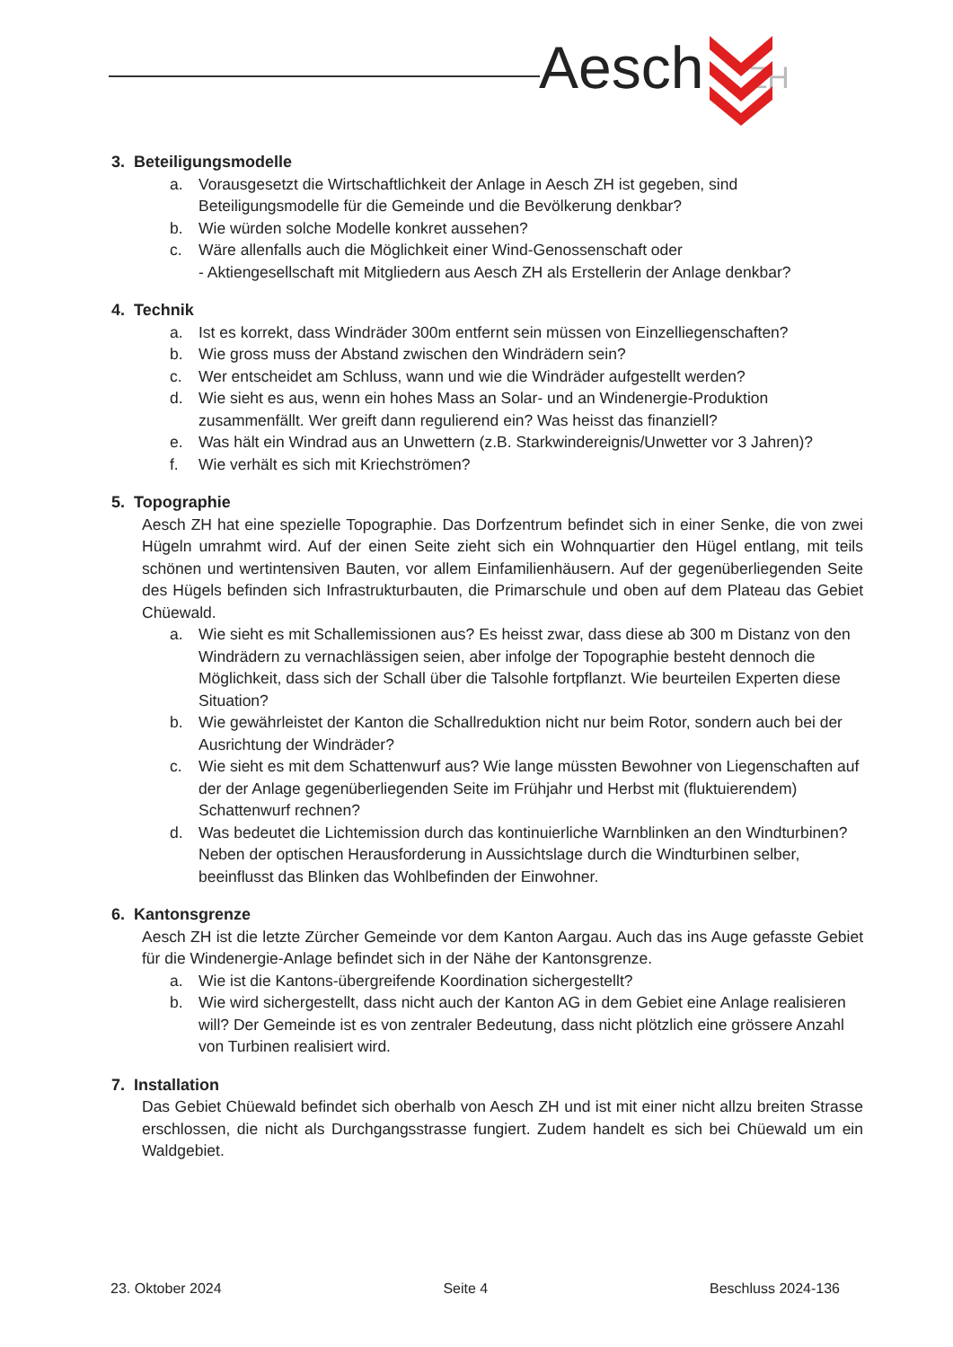Aesch ZH
3. Beteiligungsmodelle
a. Vorausgesetzt die Wirtschaftlichkeit der Anlage in Aesch ZH ist gegeben, sind Beteiligungsmodelle für die Gemeinde und die Bevölkerung denkbar?
b. Wie würden solche Modelle konkret aussehen?
c. Wäre allenfalls auch die Möglichkeit einer Wind-Genossenschaft oder
- Aktiengesellschaft mit Mitgliedern aus Aesch ZH als Erstellerin der Anlage denkbar?
4. Technik
a. Ist es korrekt, dass Windräder 300m entfernt sein müssen von Einzelliegenschaften?
b. Wie gross muss der Abstand zwischen den Windrädern sein?
c. Wer entscheidet am Schluss, wann und wie die Windräder aufgestellt werden?
d. Wie sieht es aus, wenn ein hohes Mass an Solar- und an Windenergie-Produktion zusammenfällt. Wer greift dann regulierend ein? Was heisst das finanziell?
e. Was hält ein Windrad aus an Unwettern (z.B. Starkwindereignis/Unwetter vor 3 Jahren)?
f. Wie verhält es sich mit Kriechströmen?
5. Topographie
Aesch ZH hat eine spezielle Topographie. Das Dorfzentrum befindet sich in einer Senke, die von zwei Hügeln umrahmt wird. Auf der einen Seite zieht sich ein Wohnquartier den Hügel entlang, mit teils schönen und wertintensiven Bauten, vor allem Einfamilienhäusern. Auf der gegenüberliegenden Seite des Hügels befinden sich Infrastrukturbauten, die Primarschule und oben auf dem Plateau das Gebiet Chüewald.
a. Wie sieht es mit Schallemissionen aus? Es heisst zwar, dass diese ab 300 m Distanz von den Windrädern zu vernachlässigen seien, aber infolge der Topographie besteht dennoch die Möglichkeit, dass sich der Schall über die Talsohle fortpflanzt. Wie beurteilen Experten diese Situation?
b. Wie gewährleistet der Kanton die Schallreduktion nicht nur beim Rotor, sondern auch bei der Ausrichtung der Windräder?
c. Wie sieht es mit dem Schattenwurf aus? Wie lange müssten Bewohner von Liegenschaften auf der der Anlage gegenüberliegenden Seite im Frühjahr und Herbst mit (fluktuierendem) Schattenwurf rechnen?
d. Was bedeutet die Lichtemission durch das kontinuierliche Warnblinken an den Windturbinen? Neben der optischen Herausforderung in Aussichtslage durch die Windturbinen selber, beeinflusst das Blinken das Wohlbefinden der Einwohner.
6. Kantonsgrenze
Aesch ZH ist die letzte Zürcher Gemeinde vor dem Kanton Aargau. Auch das ins Auge gefasste Gebiet für die Windenergie-Anlage befindet sich in der Nähe der Kantonsgrenze.
a. Wie ist die Kantons-übergreifende Koordination sichergestellt?
b. Wie wird sichergestellt, dass nicht auch der Kanton AG in dem Gebiet eine Anlage realisieren will? Der Gemeinde ist es von zentraler Bedeutung, dass nicht plötzlich eine grössere Anzahl von Turbinen realisiert wird.
7. Installation
Das Gebiet Chüewald befindet sich oberhalb von Aesch ZH und ist mit einer nicht allzu breiten Strasse erschlossen, die nicht als Durchgangsstrasse fungiert. Zudem handelt es sich bei Chüewald um ein Waldgebiet.
23. Oktober 2024 Seite 4 Beschluss 2024-136